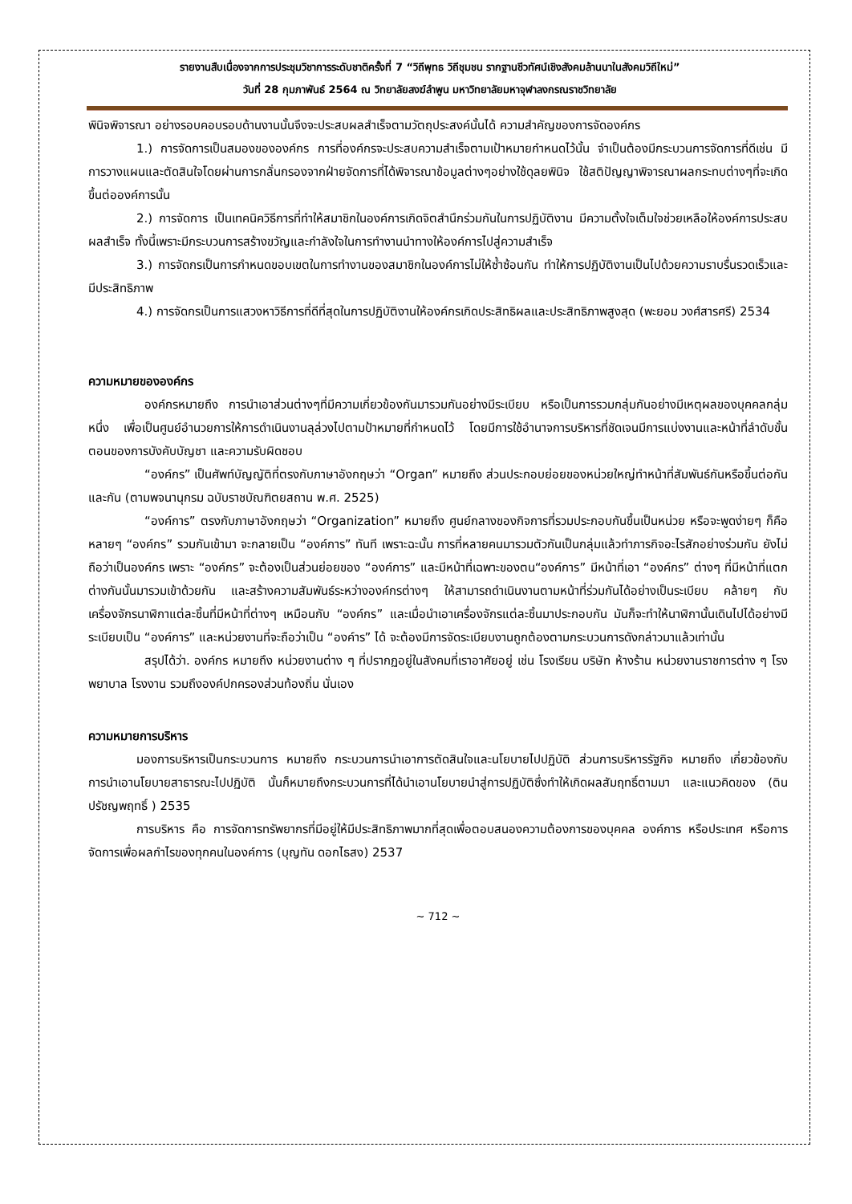รายงานสืบเนื่องจากการประชุมวิชาการระดับชาติครั้งที่ 7 “วิถีพุทธ วิถีชุมชน รากฐานชีวทัศน์เชิงสังคมล้านนาในสังคมวิถีใหม่”
วันที่ 28 กุมภาพันธ์ 2564 ณ วิทยาลัยสงฆ์ลำพูน มหาวิทยาลัยมหาจุฬาลงกรณราชวิทยาลัย
พินิจพิจารณา อย่างรอบคอบรอบด้านงานนั้นจึงจะประสบผลสำเร็จตามวัตถุประสงค์นั้นได้ ความสำคัญของการจัดองค์กร
1.) การจัดการเป็นสมองขององค์กร การที่องค์กรจะประสบความสำเร็จตามเป้าหมายกำหนดไว้นั้น จำเป็นต้องมีกระบวนการจัดการที่ดีเช่น มีการวางแผนและตัดสินใจโดยผ่านการกลั่นกรองจากฝ่ายจัดการที่ได้พิจารณาข้อมูลต่างๆอย่างใช้ดุลยพินิจ ใช้สติปัญญาพิจารณาผลกระทบต่างๆที่จะเกิดขึ้นต่อองค์การนั้น
2.) การจัดการ เป็นเทคนิควิธีการที่ทำให้สมาชิกในองค์การเกิดจิตสำนึกร่วมกันในการปฏิบัติงาน มีความตั้งใจเต็มใจช่วยเหลือให้องค์การประสบผลสำเร็จ ทั้งนี้เพราะมีกระบวนการสร้างขวัญและกำลังใจในการทำงานนำทางให้องค์การไปสู่ความสำเร็จ
3.) การจัดกรเป็นการกำหนดขอบเขตในการทำงานของสมาชิกในองค์การไม่ให้ซ้ำซ้อนกัน ทำให้การปฏิบัติงานเป็นไปด้วยความราบรื่นรวดเร็วและมีประสิทธิภาพ
4.) การจัดกรเป็นการแสวงหาวิธีการที่ดีที่สุดในการปฏิบัติงานให้องค์กรเกิดประสิทธิผลและประสิทธิภาพสูงสุด (พะยอม วงศ์สารศรี) 2534
ความหมายขององค์กร
องค์กรหมายถึง การนำเอาส่วนต่างๆที่มีความเกี่ยวข้องกันมารวมกันอย่างมีระเบียบ หรือเป็นการรวมกลุ่มกันอย่างมีเหตุผลของบุคคลกลุ่มหนึ่ง เพื่อเป็นศูนย์อำนวยการให้การดำเนินงานลุล่วงไปตามป้าหมายที่กำหนดไว้ โดยมีการใช้อำนาจการบริหารที่ชัดเจนมีการแบ่งงานและหน้าที่ลำดับขั้นตอนของการบังคับบัญชา และความรับผิดชอบ
“องค์กร” เป็นศัพท์บัญญัติที่ตรงกับภาษาอังกฤษว่า “Organ” หมายถึง ส่วนประกอบย่อยของหน่วยใหญ่ทำหน้าที่สัมพันธ์กันหรือขึ้นต่อกันและกัน (ตามพจนานุกรม ฉบับราชบัณฑิตยสถาน พ.ศ. 2525)
“องค์การ” ตรงกับภาษาอังกฤษว่า “Organization” หมายถึง ศูนย์กลางของกิจการที่รวมประกอบกันขึ้นเป็นหน่วย หรือจะพูดง่ายๆ ก็คือ หลายๆ “องค์กร” รวมกันเข้ามา จะกลายเป็น “องค์การ” ทันที เพราะฉะนั้น การที่หลายคนมารวมตัวกันเป็นกลุ่มแล้วทำภารกิจอะไรสักอย่างร่วมกัน ยังไม่ถือว่าเป็นองค์กร เพราะ “องค์กร” จะต้องเป็นส่วนย่อยของ “องค์การ” และมีหน้าที่เฉพาะของตน“องค์การ” มีหน้าที่เอา “องค์กร” ต่างๆ ที่มีหน้าที่แตกต่างกันนั้นมารวมเข้าด้วยกัน และสร้างความสัมพันธ์ระหว่างองค์กรต่างๆ ให้สามารถดำเนินงานตามหน้าที่ร่วมกันได้อย่างเป็นระเบียบ คล้ายๆ กับเครื่องจักรนาฬิกาแต่ละชิ้นที่มีหน้าที่ต่างๆ เหมือนกับ “องค์กร” และเมื่อนำเอาเครื่องจักรแต่ละชิ้นมาประกอบกัน มันก็จะทำให้นาฬิกานั้นเดินไปได้อย่างมีระเบียบเป็น “องค์การ” และหน่วยงานที่จะถือว่าเป็น “องค์าร” ได้ จะต้องมีการจัดระเบียบงานถูกต้องตามกระบวนการดังกล่าวมาแล้วเท่านั้น
สรุปได้ว่า. องค์กร หมายถึง หน่วยงานต่าง ๆ ที่ปรากฏอยู่ในสังคมที่เราอาศัยอยู่ เช่น โรงเรียน บริษัท ห้างร้าน หน่วยงานราชการต่าง ๆ โรงพยาบาล โรงงาน รวมถึงองค์ปกครองส่วนท้องถิ่น นั่นเอง
ความหมายการบริหาร
มองการบริหารเป็นกระบวนการ หมายถึง กระบวนการนำเอาการตัดสินใจและนโยบายไปปฏิบัติ ส่วนการบริหารรัฐกิจ หมายถึง เกี่ยวข้องกับการนำเอานโยบายสาธารณะไปปฏิบัติ นั้นก็หมายถึงกระบวนการที่ได้นำเอานโยบายนำสู่การปฏิบัติซึ่งทำให้เกิดผลสัมฤทธิ์ตามมา และแนวคิดของ (ติน ปรัชญพฤทธิ์ ) 2535
การบริหาร คือ การจัดการทรัพยากรที่มีอยู่ให้มีประสิทธิภาพมากที่สุดเพื่อตอบสนองความต้องการของบุคคล องค์การ หรือประเทศ หรือการจัดการเพื่อผลกำไรของทุกคนในองค์การ (บุญทัน ดอกไธสง) 2537
~ 712 ~